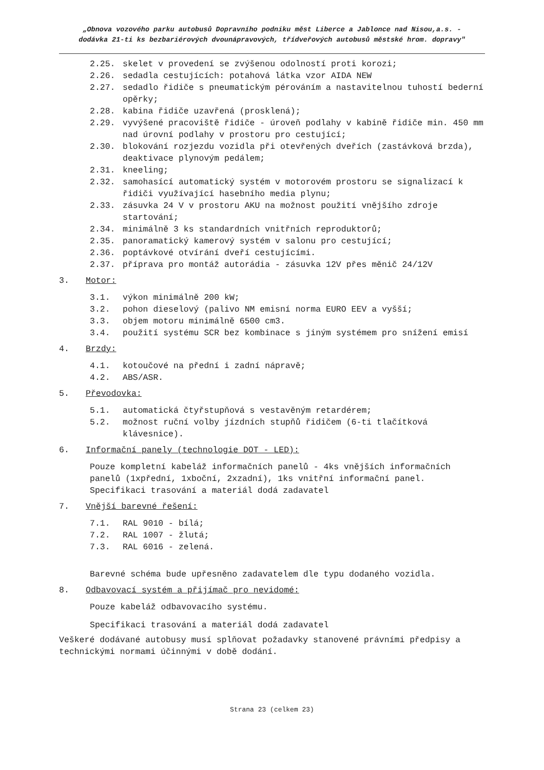„Obnova vozového parku autobusů Dopravního podniku měst Liberce a Jablonce nad Nisou,a.s. -
dodávka 21-ti ks bezbariérových dvounápravových, třídveřových autobusů městské hrom. dopravy"
2.25. skelet v provedení se zvýšenou odolností proti korozi;
2.26. sedadla cestujících: potahová látka vzor AIDA NEW
2.27. sedadlo řidiče s pneumatickým pérováním a nastavitelnou tuhostí bederní opěrky;
2.28. kabina řidiče uzavřená (prosklená);
2.29. vyvýšené pracoviště řidiče - úroveň podlahy v kabině řidiče min. 450 mm nad úrovní podlahy v prostoru pro cestující;
2.30. blokování rozjezdu vozidla při otevřených dveřích (zastávková brzda), deaktivace plynovým pedálem;
2.31. kneeling;
2.32. samohasící automatický systém v motorovém prostoru se signalizací k řidiči využívající hasebního media plynu;
2.33. zásuvka 24 V v prostoru AKU na možnost použití vnějšího zdroje startování;
2.34. minimálně 3 ks standardních vnitřních reproduktorů;
2.35. panoramatický kamerový systém v salonu pro cestující;
2.36. poptávkové otvírání dveří cestujícími.
2.37. příprava pro montáž autorádia - zásuvka 12V přes měnič 24/12V
3. Motor:
3.1. výkon minimálně 200 kW;
3.2. pohon dieselový (palivo NM emisní norma EURO EEV a vyšší;
3.3. objem motoru minimálně 6500 cm3.
3.4. použití systému SCR bez kombinace s jiným systémem pro snížení emisí
4. Brzdy:
4.1. kotoučové na přední i zadní nápravě;
4.2. ABS/ASR.
5. Převodovka:
5.1. automatická čtyřstupňová s vestavěným retardérem;
5.2. možnost ruční volby jízdních stupňů řidičem (6-ti tlačítková klávesnice).
6. Informační panely (technologie DOT - LED):
Pouze kompletní kabeláž informačních panelů - 4ks vnějších informačních panelů (1xpřední, 1xboční, 2xzadní), 1ks vnitřní informační panel. Specifikaci trasování a materiál dodá zadavatel
7. Vnější barevné řešení:
7.1. RAL 9010 - bílá;
7.2. RAL 1007 - žlutá;
7.3. RAL 6016 - zelená.
Barevné schéma bude upřesněno zadavatelem dle typu dodaného vozidla.
8. Odbavovací systém a přijímač pro nevidomé:
Pouze kabeláž odbavovacího systému.
Specifikaci trasování a materiál dodá zadavatel
Veškeré dodávané autobusy musí splňovat požadavky stanovené právními předpisy a technickými normami účinnými v době dodání.
Strana 23 (celkem 23)